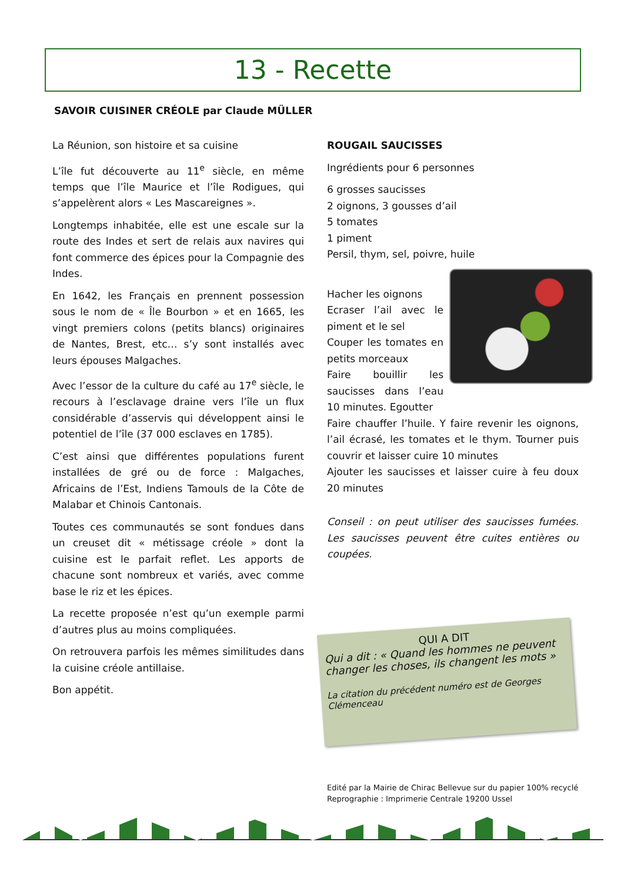13 - Recette
SAVOIR CUISINER CRÉOLE par Claude MÜLLER
La Réunion, son histoire et sa cuisine
L’île fut découverte au 11<sup>e</sup> siècle, en même temps que l’île Maurice et l’île Rodigues, qui s’appelèrent alors « Les Mascareignes ».
Longtemps inhabitée, elle est une escale sur la route des Indes et sert de relais aux navires qui font commerce des épices pour la Compagnie des Indes.
En 1642, les Français en prennent possession sous le nom de « Île Bourbon » et en 1665, les vingt premiers colons (petits blancs) originaires de Nantes, Brest, etc… s’y sont installés avec leurs épouses Malgaches.
Avec l’essor de la culture du café au 17<sup>e</sup> siècle, le recours à l’esclavage draine vers l’île un flux considérable d’asservis qui développent ainsi le potentiel de l’île (37 000 esclaves en 1785).
C’est ainsi que différentes populations furent installées de gré ou de force : Malgaches, Africains de l’Est, Indiens Tamouls de la Côte de Malabar et Chinois Cantonais.
Toutes ces communautés se sont fondues dans un creuset dit « métissage créole » dont la cuisine est le parfait reflet. Les apports de chacune sont nombreux et variés, avec comme base le riz et les épices.
La recette proposée n’est qu’un exemple parmi d’autres plus au moins compliquées.
On retrouvera parfois les mêmes similitudes dans la cuisine créole antillaise.
Bon appétit.
ROUGAIL SAUCISSES
Ingrédients pour 6 personnes
6 grosses saucisses
2 oignons, 3 gousses d’ail
5 tomates
1 piment
Persil, thym, sel, poivre, huile
Hacher les oignons
Ecraser l’ail avec le piment et le sel
Couper les tomates en petits morceaux
Faire bouillir les saucisses dans l’eau 10 minutes. Egoutter
Faire chauffer l’huile. Y faire revenir les oignons, l’ail écrasé, les tomates et le thym. Tourner puis couvrir et laisser cuire 10 minutes
Ajouter les saucisses et laisser cuire à feu doux 20 minutes
Conseil : on peut utiliser des saucisses fumées. Les saucisses peuvent être cuites entières ou coupées.
QUI A DIT
Qui a dit : « Quand les hommes ne peuvent changer les choses, ils changent les mots »
La citation du précédent numéro est de Georges Clémenceau
Edité par la Mairie de Chirac Bellevue sur du papier 100% recyclé
Reprographie : Imprimerie Centrale 19200 Ussel